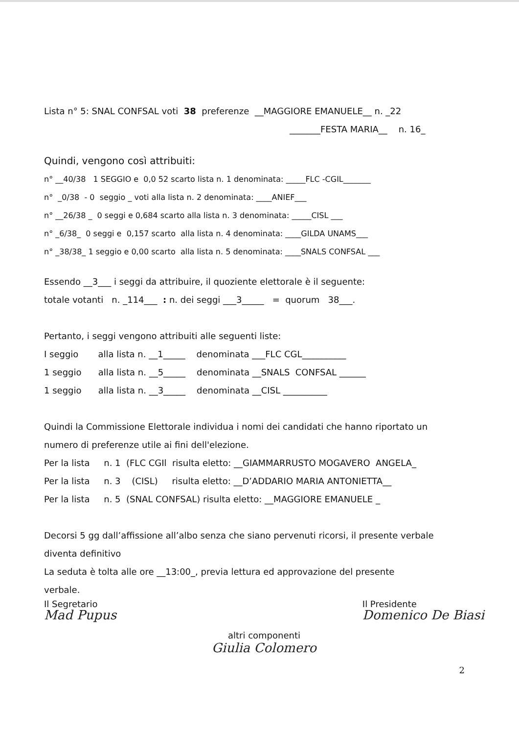Lista n° 5: SNAL CONFSAL voti 38 preferenze __MAGGIORE EMANUELE__ n. _22
_______FESTA MARIA__ n. 16_
Quindi, vengono così attribuiti:
n° __40/38 1 SEGGIO e 0,0 52 scarto lista n. 1 denominata: _____FLC -CGIL_______
n° _0/38 - 0 seggio _ voti alla lista n. 2 denominata: ____ANIEF___
n° __26/38 _ 0 seggi e 0,684 scarto alla lista n. 3 denominata: _____CISL ___
n° _6/38_ 0 seggi e 0,157 scarto alla lista n. 4 denominata: ____GILDA UNAMS___
n° _38/38_ 1 seggio e 0,00 scarto alla lista n. 5 denominata: ____SNALS CONFSAL ___
Essendo __3___ i seggi da attribuire, il quoziente elettorale è il seguente:
totale votanti n. _114___ : n. dei seggi ___3_____ = quorum 38___.
Pertanto, i seggi vengono attribuiti alle seguenti liste:
I seggio alla lista n. __1_____ denominata ___FLC CGL__________
1 seggio alla lista n. __5_____ denominata __SNALS CONFSAL ______
1 seggio alla lista n. __3_____ denominata __CISL __________
Quindi la Commissione Elettorale individua i nomi dei candidati che hanno riportato un
numero di preferenze utile ai fini dell'elezione.
Per la lista n. 1 (FLC CGIl risulta eletto: __GIAMMARRUSTO MOGAVERO ANGELA_
Per la lista n. 3 (CISL) risulta eletto: __D’ADDARIO MARIA ANTONIETTA__
Per la lista n. 5 (SNAL CONFSAL) risulta eletto: __MAGGIORE EMANUELE _
Decorsi 5 gg dall’affissione all’albo senza che siano pervenuti ricorsi, il presente verbale
diventa definitivo
La seduta è tolta alle ore __13:00_, previa lettura ed approvazione del presente
verbale.
Il Segretario
Mad Pupus
Il Presidente
Domenico De Biasi
altri componenti
Giulia Colomero
2